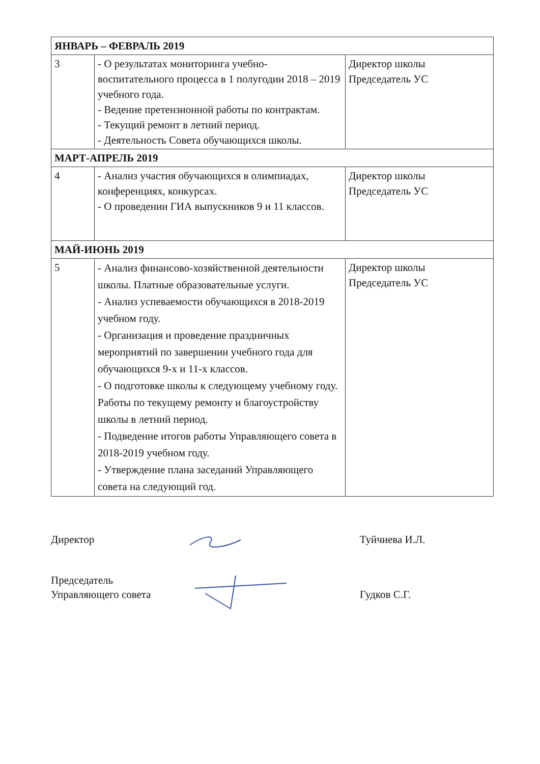| ЯНВАРЬ – ФЕВРАЛЬ 2019 | | |
| 3 | - О результатах мониторинга учебно-воспитательного процесса в 1 полугодии 2018 – 2019 учебного года. - Ведение претензионной работы по контрактам. - Текущий ремонт в летний период. - Деятельность Совета обучающихся школы. | Директор школы Председатель УС |
| МАРТ-АПРЕЛЬ 2019 | | |
| 4 | - Анализ участия обучающихся в олимпиадах, конференциях, конкурсах. - О проведении ГИА выпускников 9 и 11 классов. | Директор школы Председатель УС |
| МАЙ-ИЮНЬ 2019 | | |
| 5 | - Анализ финансово-хозяйственной деятельности школы. Платные образовательные услуги. - Анализ успеваемости обучающихся в 2018-2019 учебном году. - Организация и проведение праздничных мероприятий по завершении учебного года для обучающихся 9-х и 11-х классов. - О подготовке школы к следующему учебному году. Работы по текущему ремонту и благоустройству школы в летний период. - Подведение итогов работы Управляющего совета в 2018-2019 учебном году. - Утверждение плана заседаний Управляющего совета на следующий год. | Директор школы Председатель УС |
Директор Туйчиева И.Л.
Председатель
Управляющего совета
Гудков С.Г.